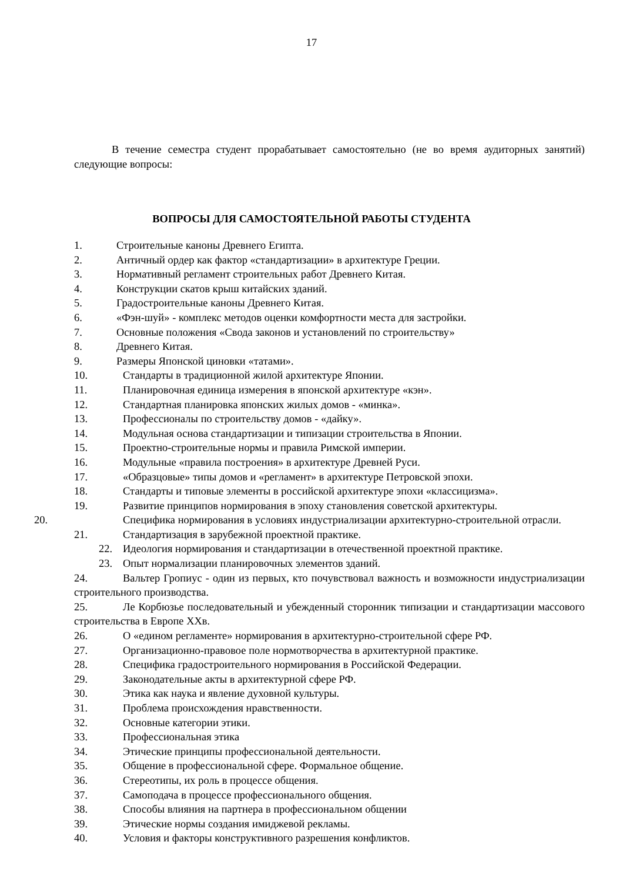17
В течение семестра студент прорабатывает самостоятельно (не во время аудиторных занятий) следующие вопросы:
ВОПРОСЫ ДЛЯ САМОСТОЯТЕЛЬНОЙ РАБОТЫ СТУДЕНТА
1. Строительные каноны Древнего Египта.
2. Античный ордер как фактор «стандартизации» в архитектуре Греции.
3. Нормативный регламент строительных работ Древнего Китая.
4. Конструкции скатов крыш китайских зданий.
5. Градостроительные каноны Древнего Китая.
6. «Фэн-шуй» - комплекс методов оценки комфортности места для застройки.
7. Основные положения «Свода законов и установлений по строительству»
8. Древнего Китая.
9. Размеры Японской циновки «татами».
10. Стандарты в традиционной жилой архитектуре Японии.
11. Планировочная единица измерения в японской архитектуре «кэн».
12. Стандартная планировка японских жилых домов - «минка».
13. Профессионалы по строительству домов - «дайку».
14. Модульная основа стандартизации и типизации строительства в Японии.
15. Проектно-строительные нормы и правила Римской империи.
16. Модульные «правила построения» в архитектуре Древней Руси.
17. «Образцовые» типы домов и «регламент» в архитектуре Петровской эпохи.
18. Стандарты и типовые элементы в российской архитектуре эпохи «классицизма».
19. Развитие принципов нормирования в эпоху становления советской архитектуры.
20. Специфика нормирования в условиях индустриализации архитектурно-строительной отрасли.
21. Стандартизация в зарубежной проектной практике.
22. Идеология нормирования и стандартизации в отечественной проектной практике.
23. Опыт нормализации планировочных элементов зданий.
24. Вальтер Гропиус - один из первых, кто почувствовал важность и возможности индустриализации строительного производства.
25. Ле Корбюзье последовательный и убежденный сторонник типизации и стандартизации массового строительства в Европе XXв.
26. О «едином регламенте» нормирования в архитектурно-строительной сфере РФ.
27. Организационно-правовое поле нормотворчества в архитектурной практике.
28. Специфика градостроительного нормирования в Российской Федерации.
29. Законодательные акты в архитектурной сфере РФ.
30. Этика как наука и явление духовной культуры.
31. Проблема происхождения нравственности.
32. Основные категории этики.
33. Профессиональная этика
34. Этические принципы профессиональной деятельности.
35. Общение в профессиональной сфере. Формальное общение.
36. Стереотипы, их роль в процессе общения.
37. Самоподача в процессе профессионального общения.
38. Способы влияния на партнера в профессиональном общении
39. Этические нормы создания имиджевой рекламы.
40. Условия и факторы конструктивного разрешения конфликтов.